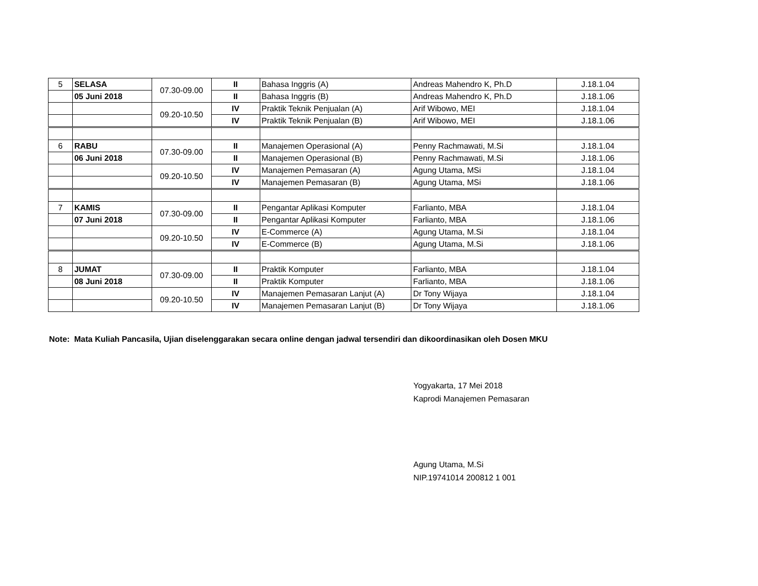| 5 | SELASA | 07.30-09.00 | II | Bahasa Inggris (A) | Andreas Mahendro K, Ph.D | J.18.1.04 |
| | 05 Juni 2018 | | II | Bahasa Inggris (B) | Andreas Mahendro K, Ph.D | J.18.1.06 |
| | | 09.20-10.50 | IV | Praktik Teknik Penjualan (A) | Arif Wibowo, MEI | J.18.1.04 |
| | | | IV | Praktik Teknik Penjualan (B) | Arif Wibowo, MEI | J.18.1.06 |
| 6 | RABU | 07.30-09.00 | II | Manajemen Operasional (A) | Penny Rachmawati, M.Si | J.18.1.04 |
| | 06 Juni 2018 | | II | Manajemen Operasional (B) | Penny Rachmawati, M.Si | J.18.1.06 |
| | | 09.20-10.50 | IV | Manajemen Pemasaran (A) | Agung Utama, MSi | J.18.1.04 |
| | | | IV | Manajemen Pemasaran (B) | Agung Utama, MSi | J.18.1.06 |
| 7 | KAMIS | 07.30-09.00 | II | Pengantar Aplikasi Komputer | Farlianto, MBA | J.18.1.04 |
| | 07 Juni 2018 | | II | Pengantar Aplikasi Komputer | Farlianto, MBA | J.18.1.06 |
| | | 09.20-10.50 | IV | E-Commerce (A) | Agung Utama, M.Si | J.18.1.04 |
| | | | IV | E-Commerce (B) | Agung Utama, M.Si | J.18.1.06 |
| 8 | JUMAT | 07.30-09.00 | II | Praktik Komputer | Farlianto, MBA | J.18.1.04 |
| | 08 Juni 2018 | | II | Praktik Komputer | Farlianto, MBA | J.18.1.06 |
| | | 09.20-10.50 | IV | Manajemen Pemasaran Lanjut (A) | Dr Tony Wijaya | J.18.1.04 |
| | | | IV | Manajemen Pemasaran Lanjut (B) | Dr Tony Wijaya | J.18.1.06 |
Note: Mata Kuliah Pancasila, Ujian diselenggarakan secara online dengan jadwal tersendiri dan dikoordinasikan oleh Dosen MKU
Yogyakarta, 17 Mei 2018
Kaprodi Manajemen Pemasaran
Agung Utama, M.Si
NIP.19741014 200812 1 001